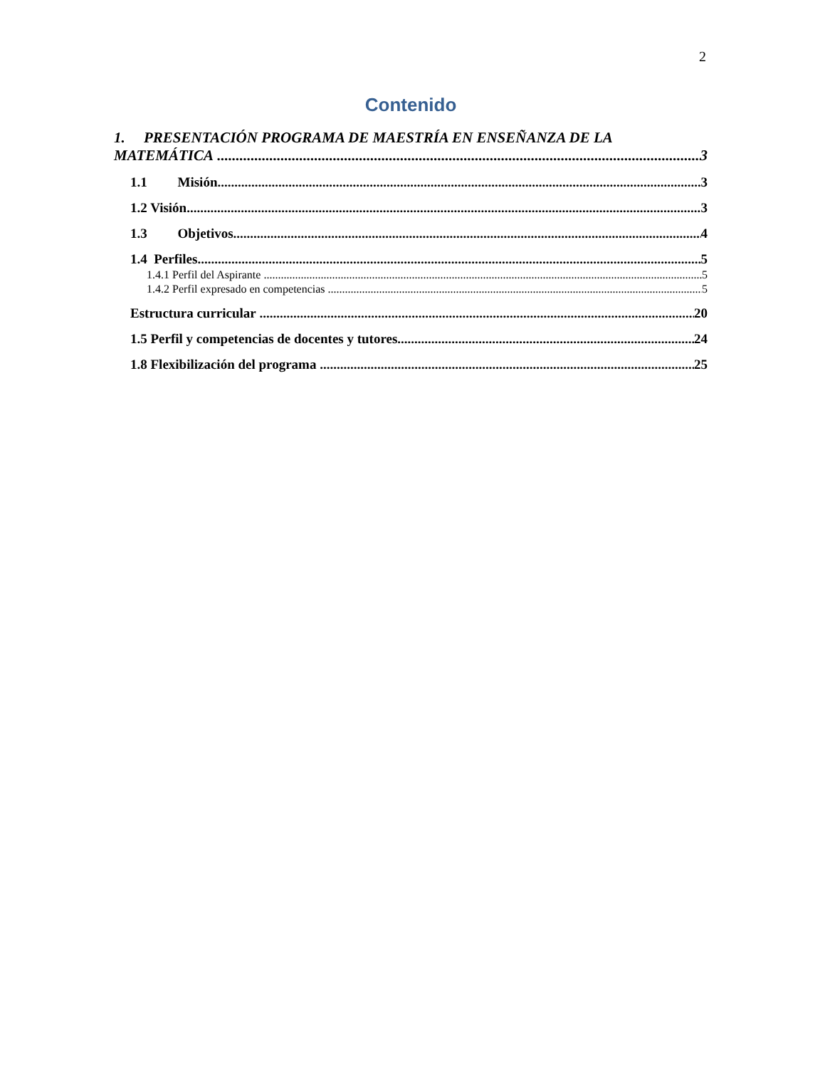2
Contenido
1. PRESENTACIÓN PROGRAMA DE MAESTRÍA EN ENSEÑANZA DE LA
MATEMÁTICA 3
1.1 Misión 3
1.2 Visión 3
1.3 Objetivos 4
1.4 Perfiles 5
1.4.1 Perfil del Aspirante 5
1.4.2 Perfil expresado en competencias 5
Estructura curricular 20
1.5 Perfil y competencias de docentes y tutores 24
1.8 Flexibilización del programa 25